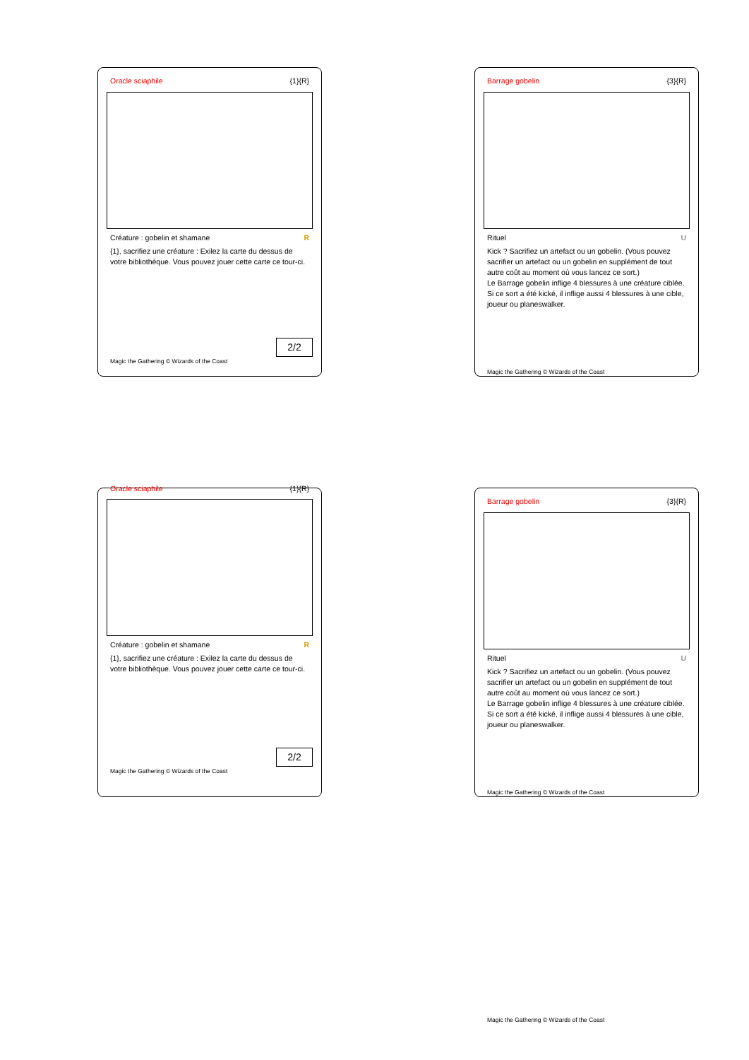Oracle sciaphile {1}{R}
Créature : gobelin et shamane R
{1}, sacrifiez une créature : Exilez la carte du dessus de votre bibliothèque. Vous pouvez jouer cette carte ce tour-ci.
2/2
Magic the Gathering © Wizards of the Coast
Barrage gobelin {3}{R}
Rituel U
Kick ? Sacrifiez un artefact ou un gobelin. (Vous pouvez sacrifier un artefact ou un gobelin en supplément de tout autre coût au moment où vous lancez ce sort.)
Le Barrage gobelin inflige 4 blessures à une créature ciblée. Si ce sort a été kické, il inflige aussi 4 blessures à une cible, joueur ou planeswalker.
Magic the Gathering © Wizards of the Coast
Oracle sciaphile {1}{R}
Créature : gobelin et shamane R
{1}, sacrifiez une créature : Exilez la carte du dessus de votre bibliothèque. Vous pouvez jouer cette carte ce tour-ci.
2/2
Magic the Gathering © Wizards of the Coast
Barrage gobelin {3}{R}
Rituel U
Kick ? Sacrifiez un artefact ou un gobelin. (Vous pouvez sacrifier un artefact ou un gobelin en supplément de tout autre coût au moment où vous lancez ce sort.)
Le Barrage gobelin inflige 4 blessures à une créature ciblée. Si ce sort a été kické, il inflige aussi 4 blessures à une cible, joueur ou planeswalker.
Magic the Gathering © Wizards of the Coast
Magic the Gathering © Wizards of the Coast